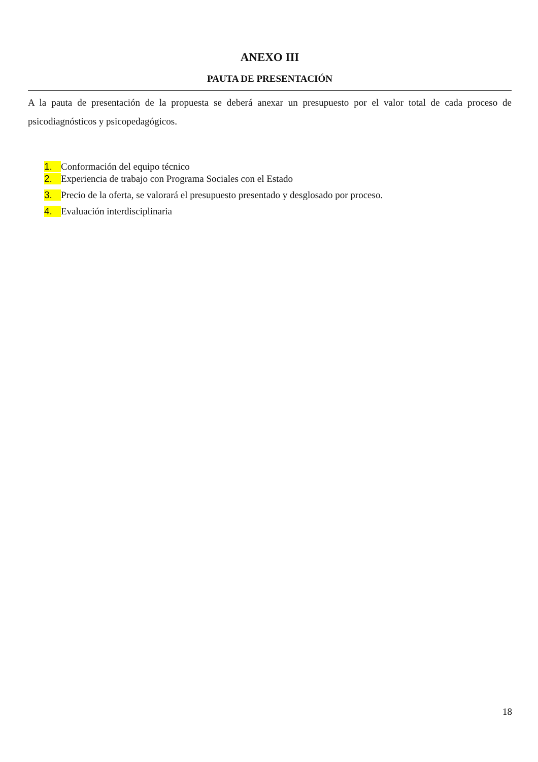ANEXO III
PAUTA DE PRESENTACIÓN
A la pauta de presentación de la propuesta se deberá anexar un presupuesto por el valor total de cada proceso de psicodiagnósticos y psicopedagógicos.
1. Conformación del equipo técnico
2. Experiencia de trabajo con Programa Sociales con el Estado
3. Precio de la oferta, se valorará el presupuesto presentado y desglosado por proceso.
4. Evaluación interdisciplinaria
18